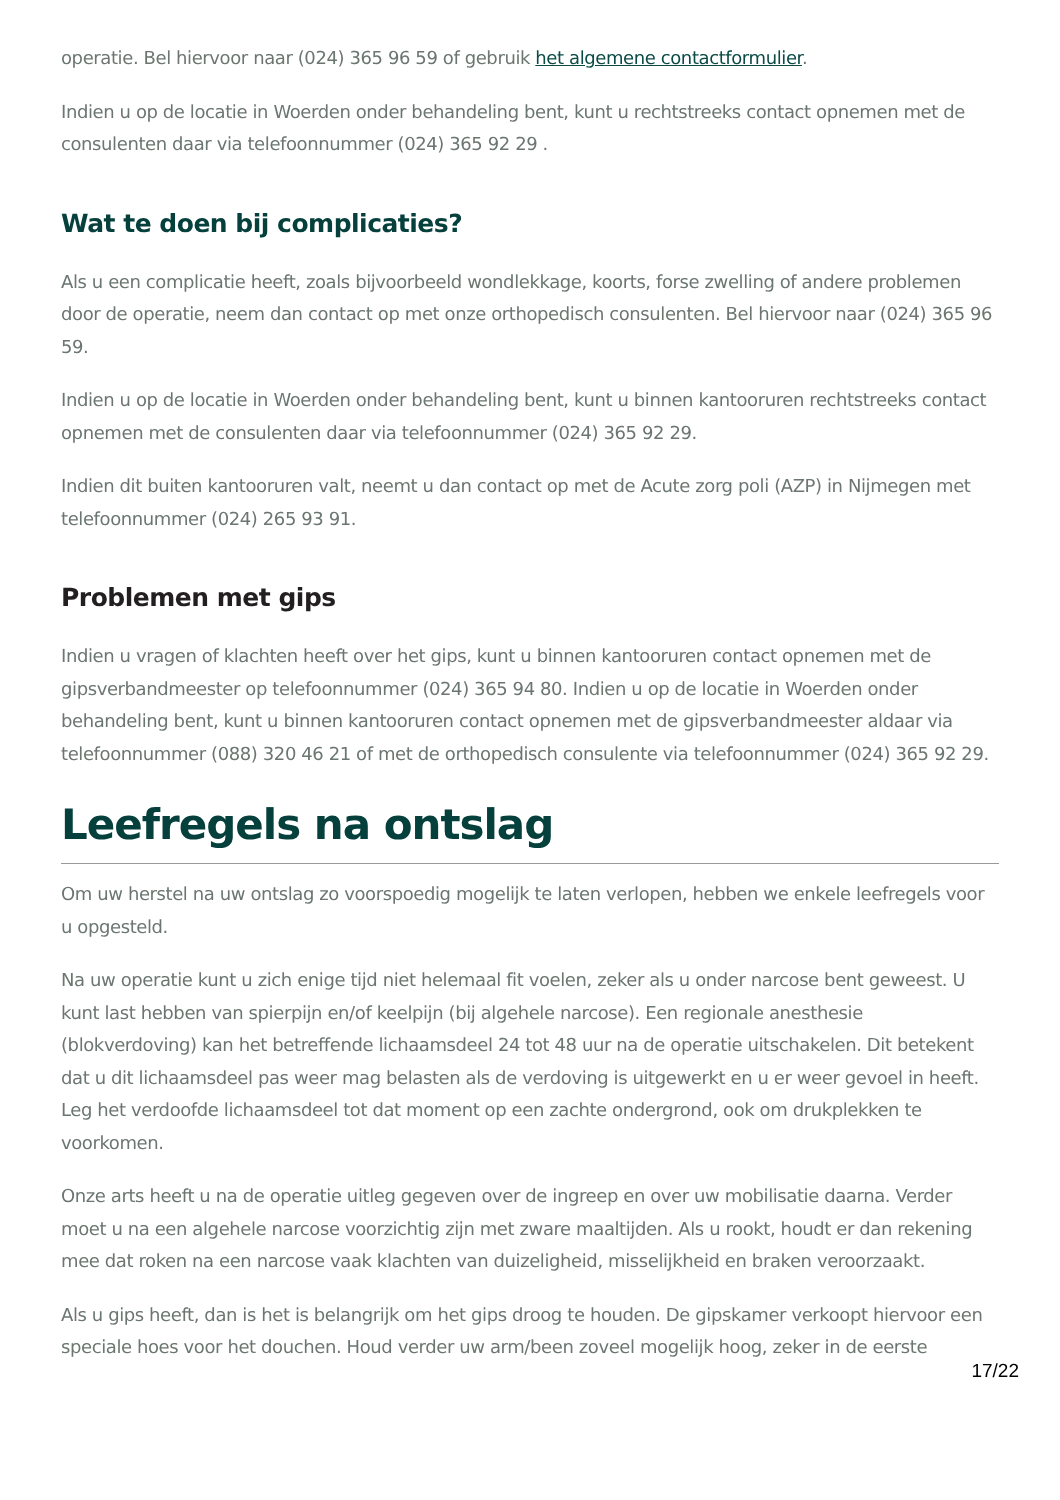operatie. Bel hiervoor naar (024) 365 96 59 of gebruik het algemene contactformulier.
Indien u op de locatie in Woerden onder behandeling bent, kunt u rechtstreeks contact opnemen met de consulenten daar via telefoonnummer (024) 365 92 29 .
Wat te doen bij complicaties?
Als u een complicatie heeft, zoals bijvoorbeeld wondlekkage, koorts, forse zwelling of andere problemen door de operatie, neem dan contact op met onze orthopedisch consulenten. Bel hiervoor naar (024) 365 96 59.
Indien u op de locatie in Woerden onder behandeling bent, kunt u binnen kantooruren rechtstreeks contact opnemen met de consulenten daar via telefoonnummer (024) 365 92 29.
Indien dit buiten kantooruren valt, neemt u dan contact op met de Acute zorg poli (AZP) in Nijmegen met telefoonnummer (024) 265 93 91.
Problemen met gips
Indien u vragen of klachten heeft over het gips, kunt u binnen kantooruren contact opnemen met de gipsverbandmeester op telefoonnummer (024) 365 94 80. Indien u op de locatie in Woerden onder behandeling bent, kunt u binnen kantooruren contact opnemen met de gipsverbandmeester aldaar via telefoonnummer (088) 320 46 21 of met de orthopedisch consulente via telefoonnummer (024) 365 92 29.
Leefregels na ontslag
Om uw herstel na uw ontslag zo voorspoedig mogelijk te laten verlopen, hebben we enkele leefregels voor u opgesteld.
Na uw operatie kunt u zich enige tijd niet helemaal fit voelen, zeker als u onder narcose bent geweest. U kunt last hebben van spierpijn en/of keelpijn (bij algehele narcose). Een regionale anesthesie (blokverdoving) kan het betreffende lichaamsdeel 24 tot 48 uur na de operatie uitschakelen. Dit betekent dat u dit lichaamsdeel pas weer mag belasten als de verdoving is uitgewerkt en u er weer gevoel in heeft. Leg het verdoofde lichaamsdeel tot dat moment op een zachte ondergrond, ook om drukplekken te voorkomen.
Onze arts heeft u na de operatie uitleg gegeven over de ingreep en over uw mobilisatie daarna. Verder moet u na een algehele narcose voorzichtig zijn met zware maaltijden. Als u rookt, houdt er dan rekening mee dat roken na een narcose vaak klachten van duizeligheid, misselijkheid en braken veroorzaakt.
Als u gips heeft, dan is het is belangrijk om het gips droog te houden. De gipskamer verkoopt hiervoor een speciale hoes voor het douchen. Houd verder uw arm/been zoveel mogelijk hoog, zeker in de eerste
17/22